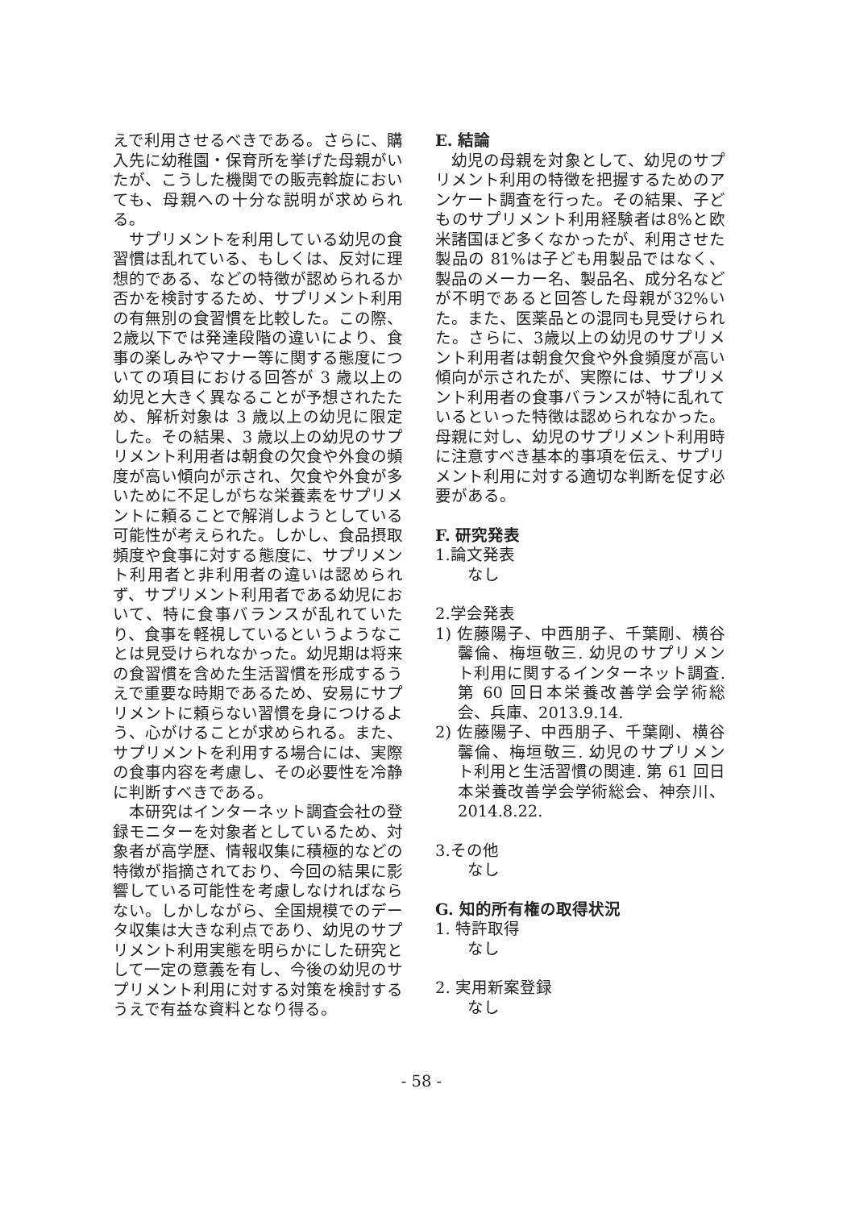えで利用させるべきである。さらに、購入先に幼稚園・保育所を挙げた母親がいたが、こうした機関での販売斡旋においても、母親への十分な説明が求められる。
サプリメントを利用している幼児の食習慣は乱れている、もしくは、反対に理想的である、などの特徴が認められるか否かを検討するため、サプリメント利用の有無別の食習慣を比較した。この際、2歳以下では発達段階の違いにより、食事の楽しみやマナー等に関する態度についての項目における回答が 3 歳以上の幼児と大きく異なることが予想されたため、解析対象は 3 歳以上の幼児に限定した。その結果、3 歳以上の幼児のサプリメント利用者は朝食の欠食や外食の頻度が高い傾向が示され、欠食や外食が多いために不足しがちな栄養素をサプリメントに頼ることで解消しようとしている可能性が考えられた。しかし、食品摂取頻度や食事に対する態度に、サプリメント利用者と非利用者の違いは認められず、サプリメント利用者である幼児において、特に食事バランスが乱れていたり、食事を軽視しているというようなことは見受けられなかった。幼児期は将来の食習慣を含めた生活習慣を形成するうえで重要な時期であるため、安易にサプリメントに頼らない習慣を身につけるよう、心がけることが求められる。また、サプリメントを利用する場合には、実際の食事内容を考慮し、その必要性を冷静に判断すべきである。
本研究はインターネット調査会社の登録モニターを対象者としているため、対象者が高学歴、情報収集に積極的などの特徴が指摘されており、今回の結果に影響している可能性を考慮しなければならない。しかしながら、全国規模でのデータ収集は大きな利点であり、幼児のサプリメント利用実態を明らかにした研究として一定の意義を有し、今後の幼児のサプリメント利用に対する対策を検討するうえで有益な資料となり得る。
E. 結論
幼児の母親を対象として、幼児のサプリメント利用の特徴を把握するためのアンケート調査を行った。その結果、子どものサプリメント利用経験者は8%と欧米諸国ほど多くなかったが、利用させた製品の 81%は子ども用製品ではなく、製品のメーカー名、製品名、成分名などが不明であると回答した母親が32%いた。また、医薬品との混同も見受けられた。さらに、3歳以上の幼児のサプリメント利用者は朝食欠食や外食頻度が高い傾向が示されたが、実際には、サプリメント利用者の食事バランスが特に乱れているといった特徴は認められなかった。母親に対し、幼児のサプリメント利用時に注意すべき基本的事項を伝え、サプリメント利用に対する適切な判断を促す必要がある。
F. 研究発表
1.論文発表
なし
2.学会発表
1) 佐藤陽子、中西朋子、千葉剛、横谷馨倫、梅垣敬三. 幼児のサプリメント利用に関するインターネット調査. 第 60 回日本栄養改善学会学術総会、兵庫、2013.9.14.
2) 佐藤陽子、中西朋子、千葉剛、横谷馨倫、梅垣敬三. 幼児のサプリメント利用と生活習慣の関連. 第 61 回日本栄養改善学会学術総会、神奈川、2014.8.22.
3.その他
なし
G. 知的所有権の取得状況
1. 特許取得
なし
2. 実用新案登録
なし
- 58 -